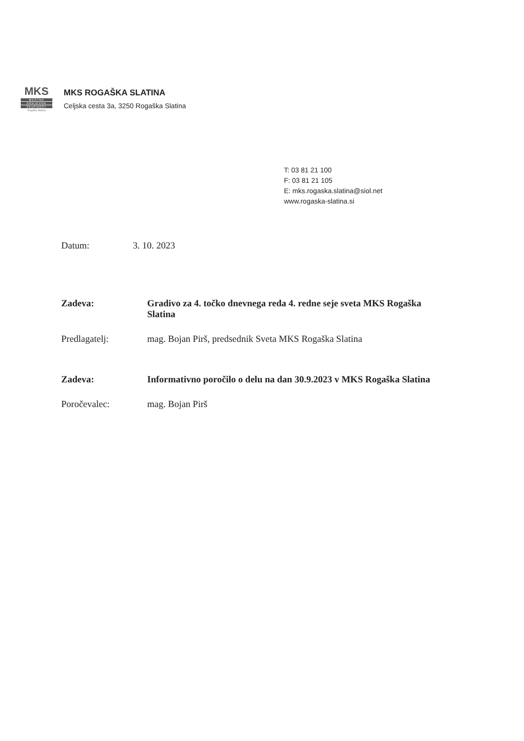MKS
MESTNA
KRAJEVNA
SKUPNOST
Rogaška Slatina
MKS ROGAŠKA SLATINA
Celjska cesta 3a, 3250 Rogaška Slatina
T: 03 81 21 100
F: 03 81 21 105
E: mks.rogaska.slatina@siol.net
www.rogaska-slatina.si
Datum: 3. 10. 2023
Zadeva: Gradivo za 4. točko dnevnega reda 4. redne seje sveta MKS Rogaška Slatina
Predlagatelj: mag. Bojan Pirš, predsednik Sveta MKS Rogaška Slatina
Zadeva: Informativno poročilo o delu na dan 30.9.2023 v MKS Rogaška Slatina
Poročevalec: mag. Bojan Pirš